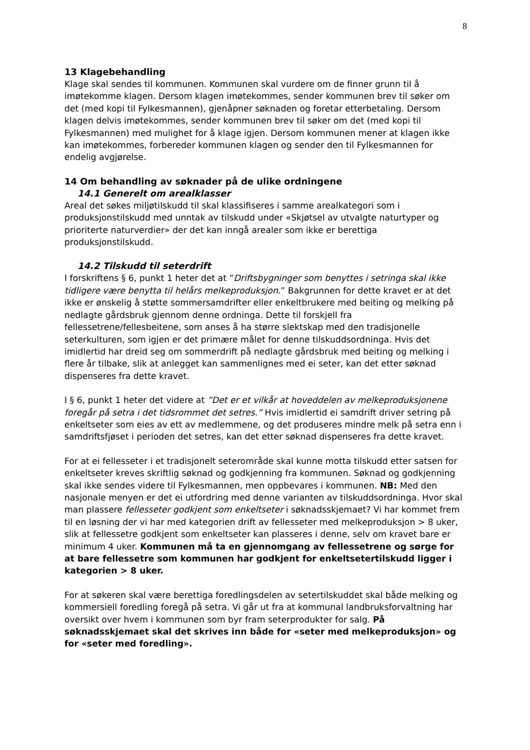8
13 Klagebehandling
Klage skal sendes til kommunen. Kommunen skal vurdere om de finner grunn til å imøtekomme klagen. Dersom klagen imøtekommes, sender kommunen brev til søker om det (med kopi til Fylkesmannen), gjenåpner søknaden og foretar etterbetaling. Dersom klagen delvis imøtekommes, sender kommunen brev til søker om det (med kopi til Fylkesmannen) med mulighet for å klage igjen. Dersom kommunen mener at klagen ikke kan imøtekommes, forbereder kommunen klagen og sender den til Fylkesmannen for endelig avgjørelse.
14 Om behandling av søknader på de ulike ordningene
14.1 Generelt om arealklasser
Areal det søkes miljøtilskudd til skal klassifiseres i samme arealkategori som i produksjonstilskudd med unntak av tilskudd under «Skjøtsel av utvalgte naturtyper og prioriterte naturverdier» der det kan inngå arealer som ikke er berettiga produksjonstilskudd.
14.2 Tilskudd til seterdrift
I forskriftens § 6, punkt 1 heter det at ”Driftsbygninger som benyttes i setringa skal ikke tidligere være benytta til helårs melkeproduksjon.” Bakgrunnen for dette kravet er at det ikke er ønskelig å støtte sommersamdrifter eller enkeltbrukere med beiting og melking på nedlagte gårdsbruk gjennom denne ordninga. Dette til forskjell fra fellessetrene/fellesbeitene, som anses å ha større slektskap med den tradisjonelle seterkulturen, som igjen er det primære målet for denne tilskuddsordninga. Hvis det imidlertid har dreid seg om sommerdrift på nedlagte gårdsbruk med beiting og melking i flere år tilbake, slik at anlegget kan sammenlignes med ei seter, kan det etter søknad dispenseres fra dette kravet.
I § 6, punkt 1 heter det videre at ”Det er et vilkår at hoveddelen av melkeproduksjonene foregår på setra i det tidsrommet det setres.” Hvis imidlertid ei samdrift driver setring på enkeltseter som eies av ett av medlemmene, og det produseres mindre melk på setra enn i samdriftsfjøset i perioden det setres, kan det etter søknad dispenseres fra dette kravet.
For at ei fellesseter i et tradisjonelt seterområde skal kunne motta tilskudd etter satsen for enkeltseter kreves skriftlig søknad og godkjenning fra kommunen. Søknad og godkjenning skal ikke sendes videre til Fylkesmannen, men oppbevares i kommunen. NB: Med den nasjonale menyen er det ei utfordring med denne varianten av tilskuddsordninga. Hvor skal man plassere fellesseter godkjent som enkeltseter i søknadsskjemaet? Vi har kommet frem til en løsning der vi har med kategorien drift av fellesseter med melkeproduksjon > 8 uker, slik at fellessetre godkjent som enkeltseter kan plasseres i denne, selv om kravet bare er minimum 4 uker. Kommunen må ta en gjennomgang av fellessetrene og sørge for at bare fellessetre som kommunen har godkjent for enkeltsetertilskudd ligger i kategorien > 8 uker.
For at søkeren skal være berettiga foredlingsdelen av setertilskuddet skal både melking og kommersiell foredling foregå på setra. Vi går ut fra at kommunal landbruksforvaltning har oversikt over hvem i kommunen som byr fram seterprodukter for salg. På søknadsskjemaet skal det skrives inn både for «seter med melkeproduksjon» og for «seter med foredling».